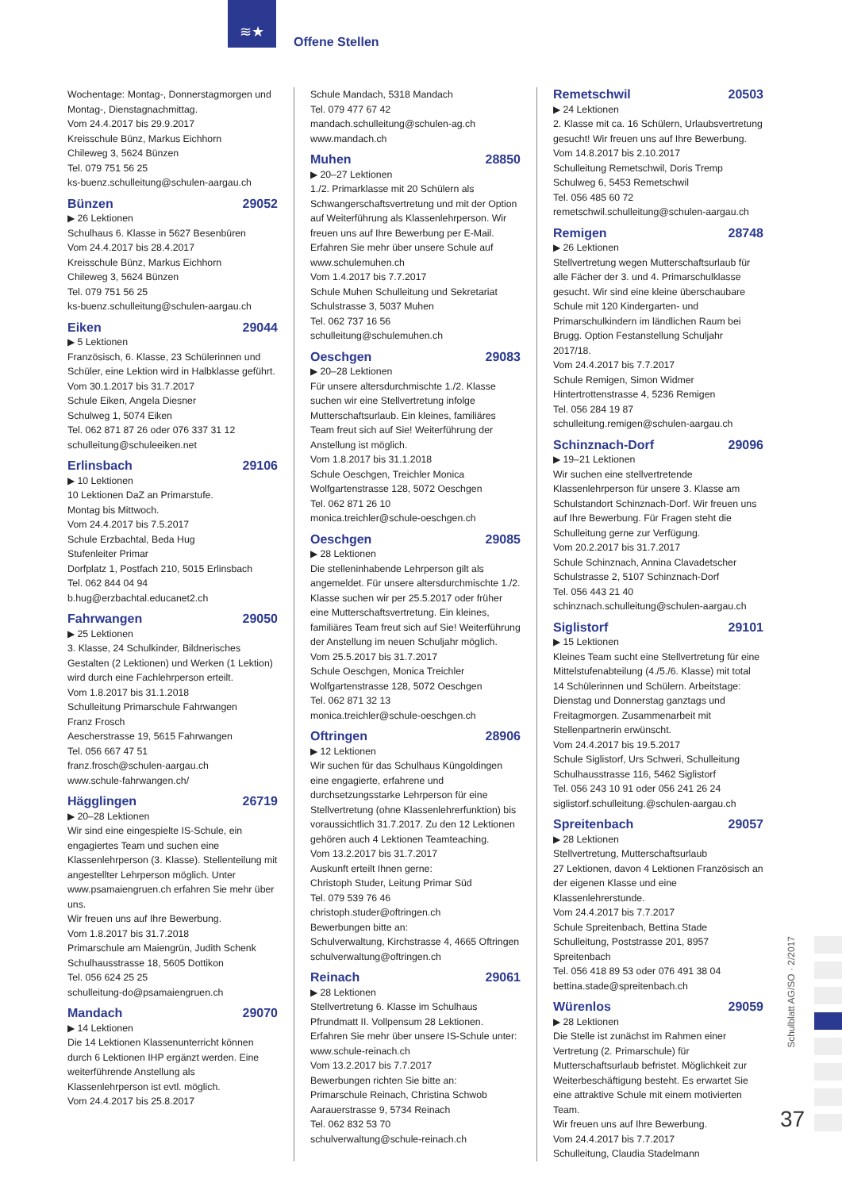≋★
Offene Stellen
Wochentage: Montag-, Donnerstagmorgen und Montag-, Dienstagnachmittag.
Vom 24.4.2017 bis 29.9.2017
Kreisschule Bünz, Markus Eichhorn
Chileweg 3, 5624 Bünzen
Tel. 079 751 56 25
ks-buenz.schulleitung@schulen-aargau.ch
Bünzen 29052
▶ 26 Lektionen
Schulhaus 6. Klasse in 5627 Besenbüren
Vom 24.4.2017 bis 28.4.2017
Kreisschule Bünz, Markus Eichhorn
Chileweg 3, 5624 Bünzen
Tel. 079 751 56 25
ks-buenz.schulleitung@schulen-aargau.ch
Eiken 29044
▶ 5 Lektionen
Französisch, 6. Klasse, 23 Schülerinnen und Schüler, eine Lektion wird in Halbklasse geführt.
Vom 30.1.2017 bis 31.7.2017
Schule Eiken, Angela Diesner
Schulweg 1, 5074 Eiken
Tel. 062 871 87 26 oder 076 337 31 12
schulleitung@schuleeiken.net
Erlinsbach 29106
▶ 10 Lektionen
10 Lektionen DaZ an Primarstufe.
Montag bis Mittwoch.
Vom 24.4.2017 bis 7.5.2017
Schule Erzbachtal, Beda Hug
Stufenleiter Primar
Dorfplatz 1, Postfach 210, 5015 Erlinsbach
Tel. 062 844 04 94
b.hug@erzbachtal.educanet2.ch
Fahrwangen 29050
▶ 25 Lektionen
3. Klasse, 24 Schulkinder, Bildnerisches Gestalten (2 Lektionen) und Werken (1 Lektion) wird durch eine Fachlehrperson erteilt.
Vom 1.8.2017 bis 31.1.2018
Schulleitung Primarschule Fahrwangen
Franz Frosch
Aescherstrasse 19, 5615 Fahrwangen
Tel. 056 667 47 51
franz.frosch@schulen-aargau.ch
www.schule-fahrwangen.ch/
Hägglingen 26719
▶ 20–28 Lektionen
Wir sind eine eingespielte IS-Schule, ein engagiertes Team und suchen eine Klassenlehrperson (3. Klasse). Stellenteilung mit angestellter Lehrperson möglich. Unter www.psamaiengruen.ch erfahren Sie mehr über uns.
Wir freuen uns auf Ihre Bewerbung.
Vom 1.8.2017 bis 31.7.2018
Primarschule am Maiengrün, Judith Schenk
Schulhausstrasse 18, 5605 Dottikon
Tel. 056 624 25 25
schulleitung-do@psamaiengruen.ch
Mandach 29070
▶ 14 Lektionen
Die 14 Lektionen Klassenunterricht können durch 6 Lektionen IHP ergänzt werden. Eine weiterführende Anstellung als Klassenlehrperson ist evtl. möglich.
Vom 24.4.2017 bis 25.8.2017
Schule Mandach, 5318 Mandach
Tel. 079 477 67 42
mandach.schulleitung@schulen-ag.ch
www.mandach.ch
Muhen 28850
▶ 20–27 Lektionen
1./2. Primarklasse mit 20 Schülern als Schwangerschaftsvertretung und mit der Option auf Weiterführung als Klassenlehrperson. Wir freuen uns auf Ihre Bewerbung per E-Mail. Erfahren Sie mehr über unsere Schule auf www.schulemuhen.ch
Vom 1.4.2017 bis 7.7.2017
Schule Muhen Schulleitung und Sekretariat
Schulstrasse 3, 5037 Muhen
Tel. 062 737 16 56
schulleitung@schulemuhen.ch
Oeschgen 29083
▶ 20–28 Lektionen
Für unsere altersdurchmischte 1./2. Klasse suchen wir eine Stellvertretung infolge Mutterschaftsurlaub. Ein kleines, familiäres Team freut sich auf Sie! Weiterführung der Anstellung ist möglich.
Vom 1.8.2017 bis 31.1.2018
Schule Oeschgen, Treichler Monica
Wolfgartenstrasse 128, 5072 Oeschgen
Tel. 062 871 26 10
monica.treichler@schule-oeschgen.ch
Oeschgen 29085
▶ 28 Lektionen
Die stelleninhabende Lehrperson gilt als angemeldet. Für unsere altersdurchmischte 1./2. Klasse suchen wir per 25.5.2017 oder früher eine Mutterschaftsvertretung. Ein kleines, familiäres Team freut sich auf Sie! Weiterführung der Anstellung im neuen Schuljahr möglich.
Vom 25.5.2017 bis 31.7.2017
Schule Oeschgen, Monica Treichler
Wolfgartenstrasse 128, 5072 Oeschgen
Tel. 062 871 32 13
monica.treichler@schule-oeschgen.ch
Oftringen 28906
▶ 12 Lektionen
Wir suchen für das Schulhaus Küngoldingen eine engagierte, erfahrene und durchsetzungsstarke Lehrperson für eine Stellvertretung (ohne Klassenlehrerfunktion) bis voraussichtlich 31.7.2017. Zu den 12 Lektionen gehören auch 4 Lektionen Teamteaching.
Vom 13.2.2017 bis 31.7.2017
Auskunft erteilt Ihnen gerne:
Christoph Studer, Leitung Primar Süd
Tel. 079 539 76 46
christoph.studer@oftringen.ch
Bewerbungen bitte an:
Schulverwaltung, Kirchstrasse 4, 4665 Oftringen
schulverwaltung@oftringen.ch
Reinach 29061
▶ 28 Lektionen
Stellvertretung 6. Klasse im Schulhaus Pfrundmatt II. Vollpensum 28 Lektionen. Erfahren Sie mehr über unsere IS-Schule unter: www.schule-reinach.ch
Vom 13.2.2017 bis 7.7.2017
Bewerbungen richten Sie bitte an:
Primarschule Reinach, Christina Schwob
Aarauerstrasse 9, 5734 Reinach
Tel. 062 832 53 70
schulverwaltung@schule-reinach.ch
Remetschwil 20503
▶ 24 Lektionen
2. Klasse mit ca. 16 Schülern, Urlaubsvertretung gesucht! Wir freuen uns auf Ihre Bewerbung.
Vom 14.8.2017 bis 2.10.2017
Schulleitung Remetschwil, Doris Tremp
Schulweg 6, 5453 Remetschwil
Tel. 056 485 60 72
remetschwil.schulleitung@schulen-aargau.ch
Remigen 28748
▶ 26 Lektionen
Stellvertretung wegen Mutterschaftsurlaub für alle Fächer der 3. und 4. Primarschulklasse gesucht. Wir sind eine kleine überschaubare Schule mit 120 Kindergarten- und Primarschulkindern im ländlichen Raum bei Brugg. Option Festanstellung Schuljahr 2017/18.
Vom 24.4.2017 bis 7.7.2017
Schule Remigen, Simon Widmer
Hintertrottenstrasse 4, 5236 Remigen
Tel. 056 284 19 87
schulleitung.remigen@schulen-aargau.ch
Schinznach-Dorf 29096
▶ 19–21 Lektionen
Wir suchen eine stellvertretende Klassenlehrperson für unsere 3. Klasse am Schulstandort Schinznach-Dorf. Wir freuen uns auf Ihre Bewerbung. Für Fragen steht die Schulleitung gerne zur Verfügung.
Vom 20.2.2017 bis 31.7.2017
Schule Schinznach, Annina Clavadetscher
Schulstrasse 2, 5107 Schinznach-Dorf
Tel. 056 443 21 40
schinznach.schulleitung@schulen-aargau.ch
Siglistorf 29101
▶ 15 Lektionen
Kleines Team sucht eine Stellvertretung für eine Mittelstufenabteilung (4./5./6. Klasse) mit total 14 Schülerinnen und Schülern. Arbeitstage: Dienstag und Donnerstag ganztags und Freitagmorgen. Zusammenarbeit mit Stellenpartnerin erwünscht.
Vom 24.4.2017 bis 19.5.2017
Schule Siglistorf, Urs Schweri, Schulleitung
Schulhausstrasse 116, 5462 Siglistorf
Tel. 056 243 10 91 oder 056 241 26 24
siglistorf.schulleitung.@schulen-aargau.ch
Spreitenbach 29057
▶ 28 Lektionen
Stellvertretung, Mutterschaftsurlaub
27 Lektionen, davon 4 Lektionen Französisch an der eigenen Klasse und eine Klassenlehrerstunde.
Vom 24.4.2017 bis 7.7.2017
Schule Spreitenbach, Bettina Stade
Schulleitung, Poststrasse 201, 8957 Spreitenbach
Tel. 056 418 89 53 oder 076 491 38 04
bettina.stade@spreitenbach.ch
Würenlos 29059
▶ 28 Lektionen
Die Stelle ist zunächst im Rahmen einer Vertretung (2. Primarschule) für Mutterschaftsurlaub befristet. Möglichkeit zur Weiterbeschäftigung besteht. Es erwartet Sie eine attraktive Schule mit einem motivierten Team.
Wir freuen uns auf Ihre Bewerbung.
Vom 24.4.2017 bis 7.7.2017
Schulleitung, Claudia Stadelmann
Schulblatt AG/SO · 2/2017
37